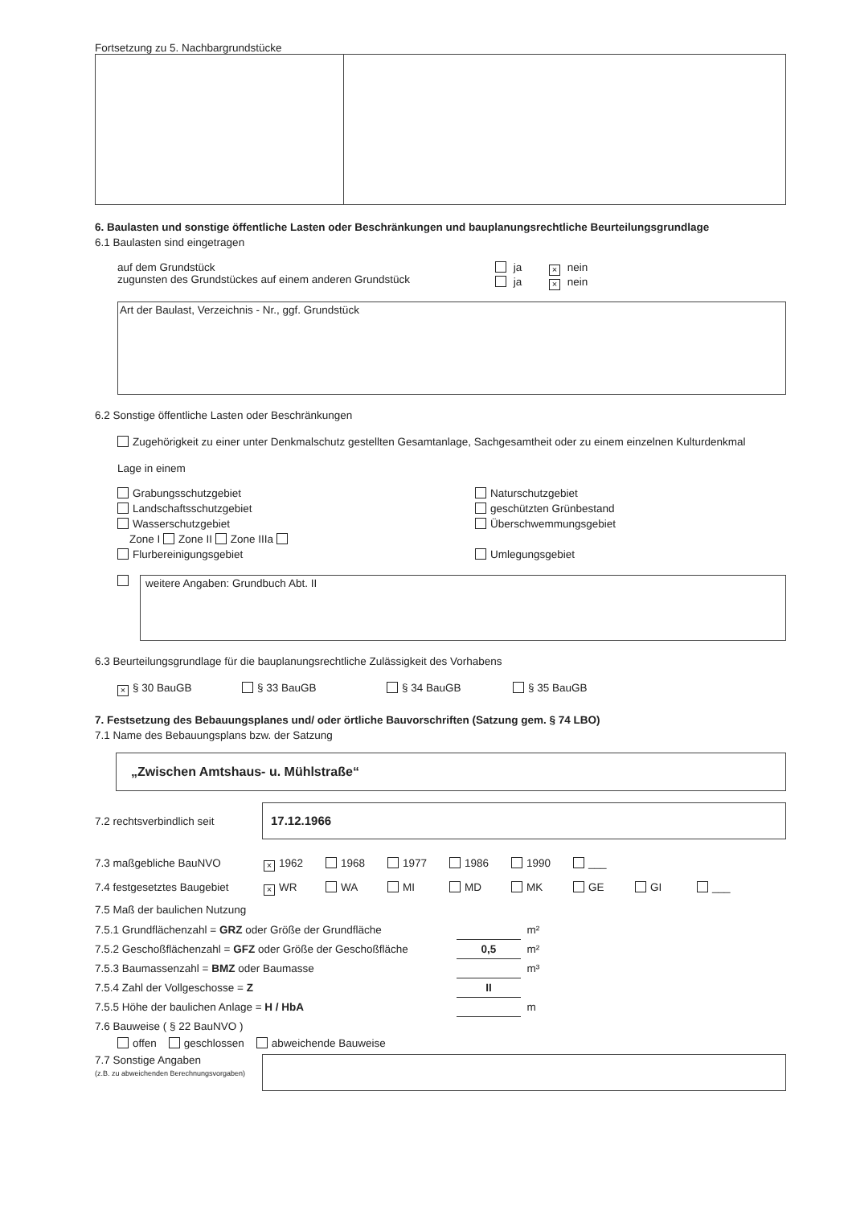Fortsetzung zu 5. Nachbargrundstücke
6. Baulasten und sonstige öffentliche Lasten oder Beschränkungen und bauplanungsrechtliche Beurteilungsgrundlage
6.1 Baulasten sind eingetragen
auf dem Grundstück
zugunsten des Grundstückes auf einem anderen Grundstück
ja × nein
ja × nein
Art der Baulast, Verzeichnis - Nr., ggf. Grundstück
6.2 Sonstige öffentliche Lasten oder Beschränkungen
Zugehörigkeit zu einer unter Denkmalschutz gestellten Gesamtanlage, Sachgesamtheit oder zu einem einzelnen Kulturdenkmal
Lage in einem
Grabungsschutzgebiet
Landschaftsschutzgebiet
Wasserschutzgebiet
Zone I Zone II Zone IIIa
Flurbereinigungsgebiet
Naturschutzgebiet
geschützten Grünbestand
Überschwemmungsgebiet
Umlegungsgebiet
weitere Angaben: Grundbuch Abt. II
6.3 Beurteilungsgrundlage für die bauplanungsrechtliche Zulässigkeit des Vorhabens
× § 30 BauGB § 33 BauGB § 34 BauGB § 35 BauGB
7. Festsetzung des Bebauungsplanes und/ oder örtliche Bauvorschriften (Satzung gem. § 74 LBO)
7.1 Name des Bebauungsplans bzw. der Satzung
„Zwischen Amtshaus- u. Mühlstraße“
7.2 rechtsverbindlich seit
17.12.1966
7.3 maßgebliche BauNVO × 1962 1968 1977 1986 1990 ___
7.4 festgesetztes Baugebiet × WR WA MI MD MK GE GI ___
7.5 Maß der baulichen Nutzung
7.5.1 Grundflächenzahl = GRZ oder Größe der Grundfläche m²
7.5.2 Geschoßflächenzahl = GFZ oder Größe der Geschoßfläche 0,5 m²
7.5.3 Baumassenzahl = BMZ oder Baumasse m³
7.5.4 Zahl der Vollgeschosse = Z II
7.5.5 Höhe der baulichen Anlage = H / HbA m
7.6 Bauweise ( § 22 BauNVO )
offen geschlossen abweichende Bauweise
7.7 Sonstige Angaben
(z.B. zu abweichenden Berechnungsvorgaben)